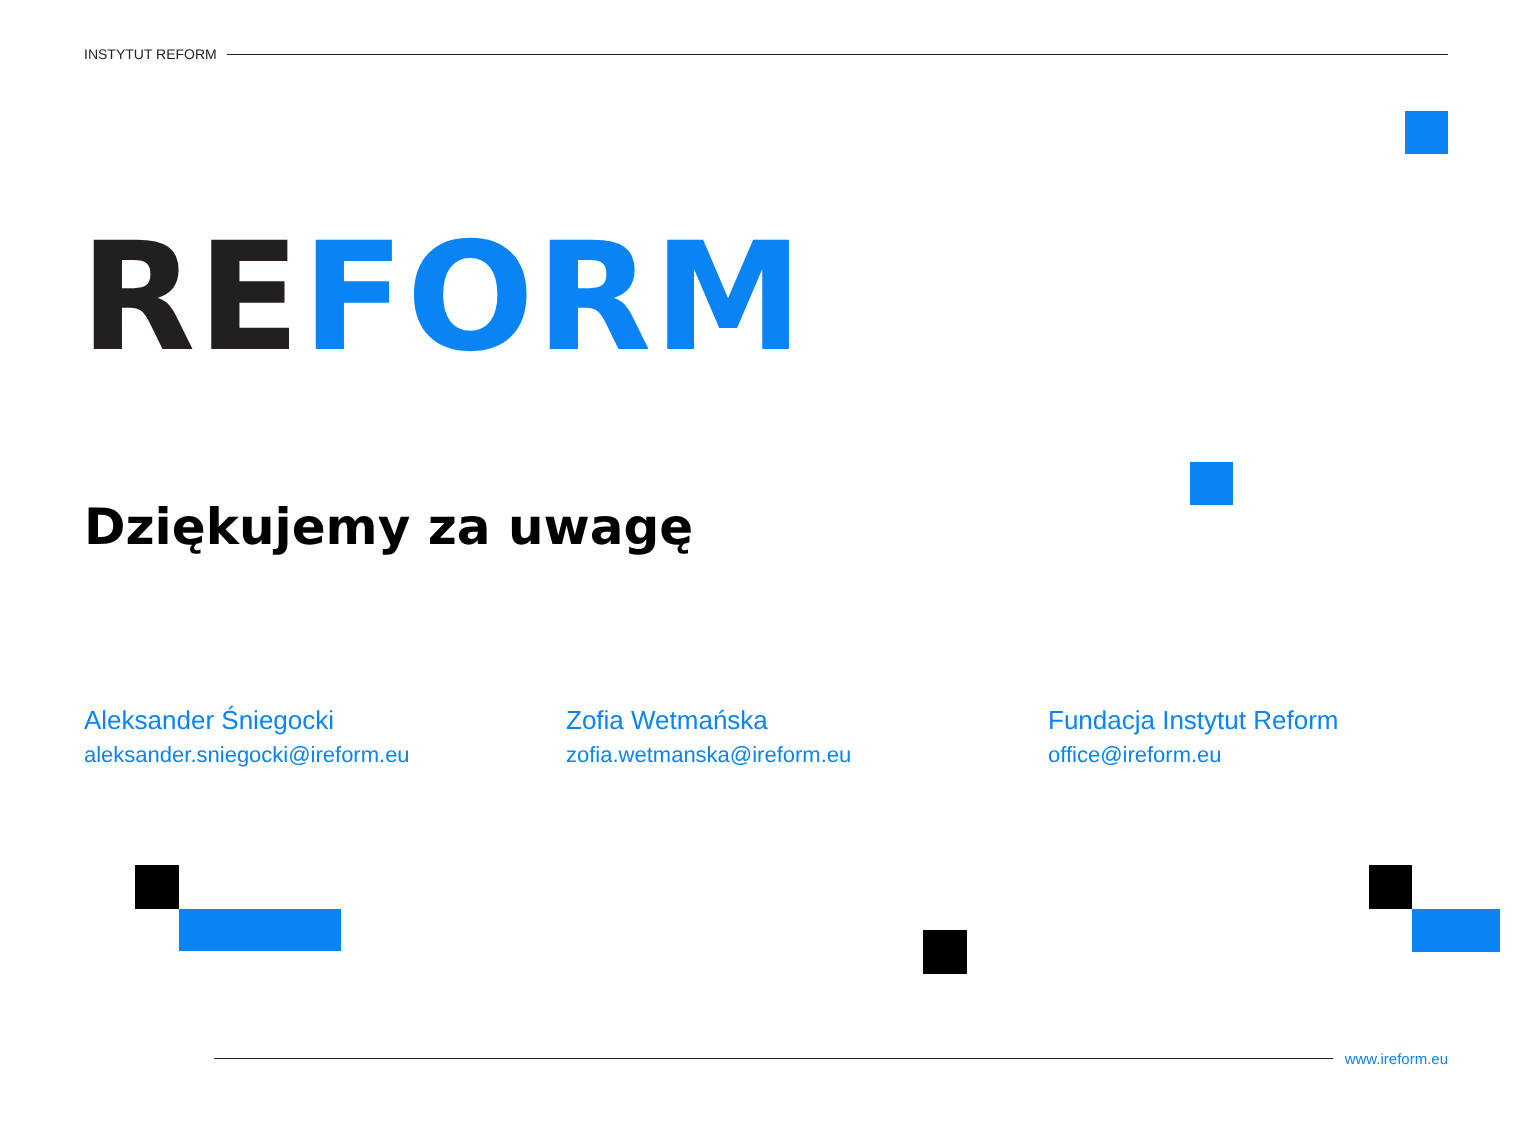INSTYTUT REFORM
RE FORM
Dziękujemy za uwagę
Aleksander Śniegocki
aleksander.sniegocki@ireform.eu
Zofia Wetmańska
zofia.wetmanska@ireform.eu
Fundacja Instytut Reform
office@ireform.eu
www.ireform.eu